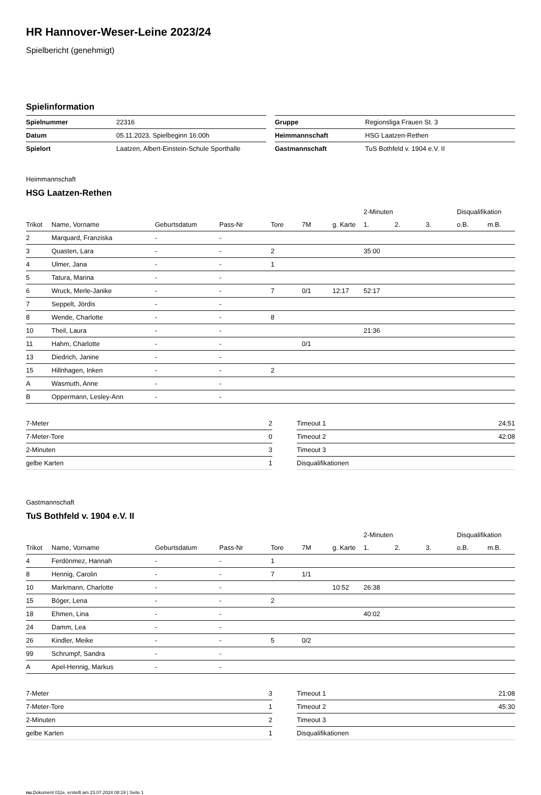HR Hannover-Weser-Leine 2023/24
Spielbericht (genehmigt)
Spielinformation
| Spielnummer | 22316 |
| Datum | 05.11.2023, Spielbeginn 16:00h |
| Spielort | Laatzen, Albert-Einstein-Schule Sporthalle |
| Gruppe | Regionsliga Frauen St. 3 |
| Heimmannschaft | HSG Laatzen-Rethen |
| Gastmannschaft | TuS Bothfeld v. 1904 e.V. II |
Heimmannschaft
HSG Laatzen-Rethen
| | | | | | | | 2-Minuten | | | Disqualifikation | |
| --- | --- | --- | --- | --- | --- | --- | --- | --- | --- | --- | --- |
| Trikot | Name, Vorname | Geburtsdatum | Pass-Nr | Tore | 7M | g. Karte | 1. | 2. | 3. | o.B. | m.B. |
| 2 | Marquard, Franziska | - | - | | | | | | | | |
| 3 | Quasten, Lara | - | - | 2 | | | 35:00 | | | | |
| 4 | Ulmer, Jana | - | - | 1 | | | | | | | |
| 5 | Tatura, Marina | - | - | | | | | | | | |
| 6 | Wruck, Merle-Janike | - | - | 7 | 0/1 | 12:17 | 52:17 | | | | |
| 7 | Seppelt, Jördis | - | - | | | | | | | | |
| 8 | Wende, Charlotte | - | - | 8 | | | | | | | |
| 10 | Theil, Laura | - | - | | | | 21:36 | | | | |
| 11 | Hahm, Charlotte | - | - | | 0/1 | | | | | | |
| 13 | Diedrich, Janine | - | - | | | | | | | | |
| 15 | Hillnhagen, Inken | - | - | 2 | | | | | | | |
| A | Wasmuth, Anne | - | - | | | | | | | | |
| B | Oppermann, Lesley-Ann | - | - | | | | | | | | |
| 7-Meter | 2 |
| 7-Meter-Tore | 0 |
| 2-Minuten | 3 |
| gelbe Karten | 1 |
| Timeout 1 | 24:51 |
| Timeout 2 | 42:08 |
| Timeout 3 | |
| Disqualifikationen | |
Gastmannschaft
TuS Bothfeld v. 1904 e.V. II
| | | | | | | | 2-Minuten | | | Disqualifikation | |
| --- | --- | --- | --- | --- | --- | --- | --- | --- | --- | --- | --- |
| Trikot | Name, Vorname | Geburtsdatum | Pass-Nr | Tore | 7M | g. Karte | 1. | 2. | 3. | o.B. | m.B. |
| 4 | Ferdönmez, Hannah | - | - | 1 | | | | | | | |
| 8 | Hennig, Carolin | - | - | 7 | 1/1 | | | | | | |
| 10 | Markmann, Charlotte | - | - | | | 10:52 | 26:38 | | | | |
| 15 | Böger, Lena | - | - | 2 | | | | | | | |
| 18 | Ehmen, Lina | - | - | | | | 40:02 | | | | |
| 24 | Damm, Lea | - | - | | | | | | | | |
| 26 | Kindler, Meike | - | - | 5 | 0/2 | | | | | | |
| 99 | Schrumpf, Sandra | - | - | | | | | | | | |
| A | Apel-Hennig, Markus | - | - | | | | | | | | |
| 7-Meter | 3 |
| 7-Meter-Tore | 1 |
| 2-Minuten | 2 |
| gelbe Karten | 1 |
| Timeout 1 | 21:08 |
| Timeout 2 | 45:30 |
| Timeout 3 | |
| Disqualifikationen | |
nu.Dokument 011e, erstellt am 23.07.2024 08:19 | Seite 1